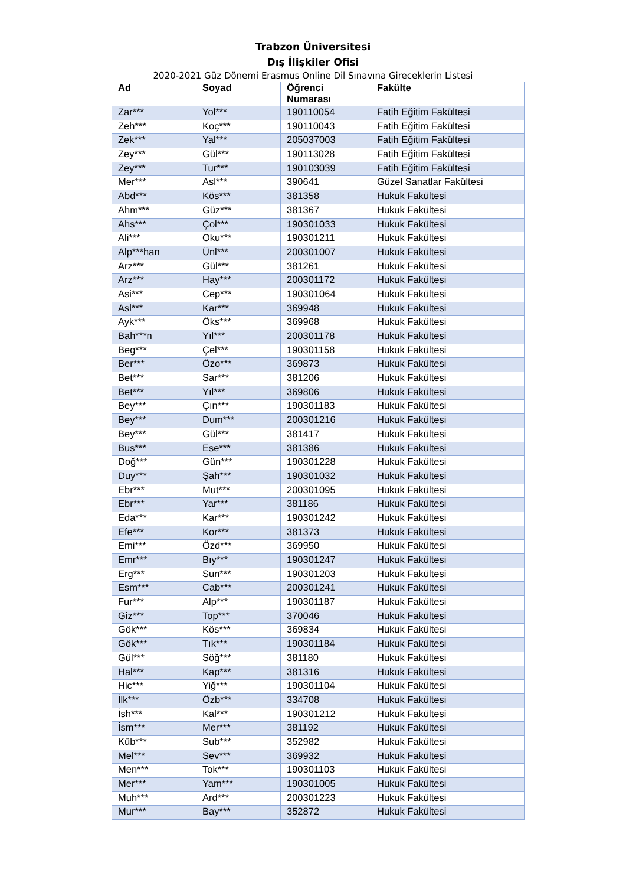Trabzon Üniversitesi
Dış İlişkiler Ofisi
2020-2021 Güz Dönemi Erasmus Online Dil Sınavına Gireceklerin Listesi
| Ad | Soyad | Öğrenci Numarası | Fakülte |
| --- | --- | --- | --- |
| Zar*** | Yol*** | 190110054 | Fatih Eğitim Fakültesi |
| Zeh*** | Koç*** | 190110043 | Fatih Eğitim Fakültesi |
| Zek*** | Yal*** | 205037003 | Fatih Eğitim Fakültesi |
| Zey*** | Gül*** | 190113028 | Fatih Eğitim Fakültesi |
| Zey*** | Tur*** | 190103039 | Fatih Eğitim Fakültesi |
| Mer*** | Asl*** | 390641 | Güzel Sanatlar Fakültesi |
| Abd*** | Kös*** | 381358 | Hukuk Fakültesi |
| Ahm*** | Güz*** | 381367 | Hukuk Fakültesi |
| Ahs*** | Çol*** | 190301033 | Hukuk Fakültesi |
| Ali*** | Oku*** | 190301211 | Hukuk Fakültesi |
| Alp***han | Ünl*** | 200301007 | Hukuk Fakültesi |
| Arz*** | Gül*** | 381261 | Hukuk Fakültesi |
| Arz*** | Hay*** | 200301172 | Hukuk Fakültesi |
| Asi*** | Cep*** | 190301064 | Hukuk Fakültesi |
| Asl*** | Kar*** | 369948 | Hukuk Fakültesi |
| Ayk*** | Öks*** | 369968 | Hukuk Fakültesi |
| Bah***n | Yıl*** | 200301178 | Hukuk Fakültesi |
| Beg*** | Çel*** | 190301158 | Hukuk Fakültesi |
| Ber*** | Özo*** | 369873 | Hukuk Fakültesi |
| Bet*** | Sar*** | 381206 | Hukuk Fakültesi |
| Bet*** | Yıl*** | 369806 | Hukuk Fakültesi |
| Bey*** | Çın*** | 190301183 | Hukuk Fakültesi |
| Bey*** | Dum*** | 200301216 | Hukuk Fakültesi |
| Bey*** | Gül*** | 381417 | Hukuk Fakültesi |
| Bus*** | Ese*** | 381386 | Hukuk Fakültesi |
| Doğ*** | Gün*** | 190301228 | Hukuk Fakültesi |
| Duy*** | Şah*** | 190301032 | Hukuk Fakültesi |
| Ebr*** | Mut*** | 200301095 | Hukuk Fakültesi |
| Ebr*** | Yar*** | 381186 | Hukuk Fakültesi |
| Eda*** | Kar*** | 190301242 | Hukuk Fakültesi |
| Efe*** | Kor*** | 381373 | Hukuk Fakültesi |
| Emi*** | Özd*** | 369950 | Hukuk Fakültesi |
| Emr*** | Bıy*** | 190301247 | Hukuk Fakültesi |
| Erg*** | Sun*** | 190301203 | Hukuk Fakültesi |
| Esm*** | Cab*** | 200301241 | Hukuk Fakültesi |
| Fur*** | Alp*** | 190301187 | Hukuk Fakültesi |
| Giz*** | Top*** | 370046 | Hukuk Fakültesi |
| Gök*** | Kös*** | 369834 | Hukuk Fakültesi |
| Gök*** | Tık*** | 190301184 | Hukuk Fakültesi |
| Gül*** | Söğ*** | 381180 | Hukuk Fakültesi |
| Hal*** | Kap*** | 381316 | Hukuk Fakültesi |
| Hic*** | Yiğ*** | 190301104 | Hukuk Fakültesi |
| İlk*** | Özb*** | 334708 | Hukuk Fakültesi |
| İsh*** | Kal*** | 190301212 | Hukuk Fakültesi |
| İsm*** | Mer*** | 381192 | Hukuk Fakültesi |
| Küb*** | Sub*** | 352982 | Hukuk Fakültesi |
| Mel*** | Sev*** | 369932 | Hukuk Fakültesi |
| Men*** | Tok*** | 190301103 | Hukuk Fakültesi |
| Mer*** | Yam*** | 190301005 | Hukuk Fakültesi |
| Muh*** | Ard*** | 200301223 | Hukuk Fakültesi |
| Mur*** | Bay*** | 352872 | Hukuk Fakültesi |